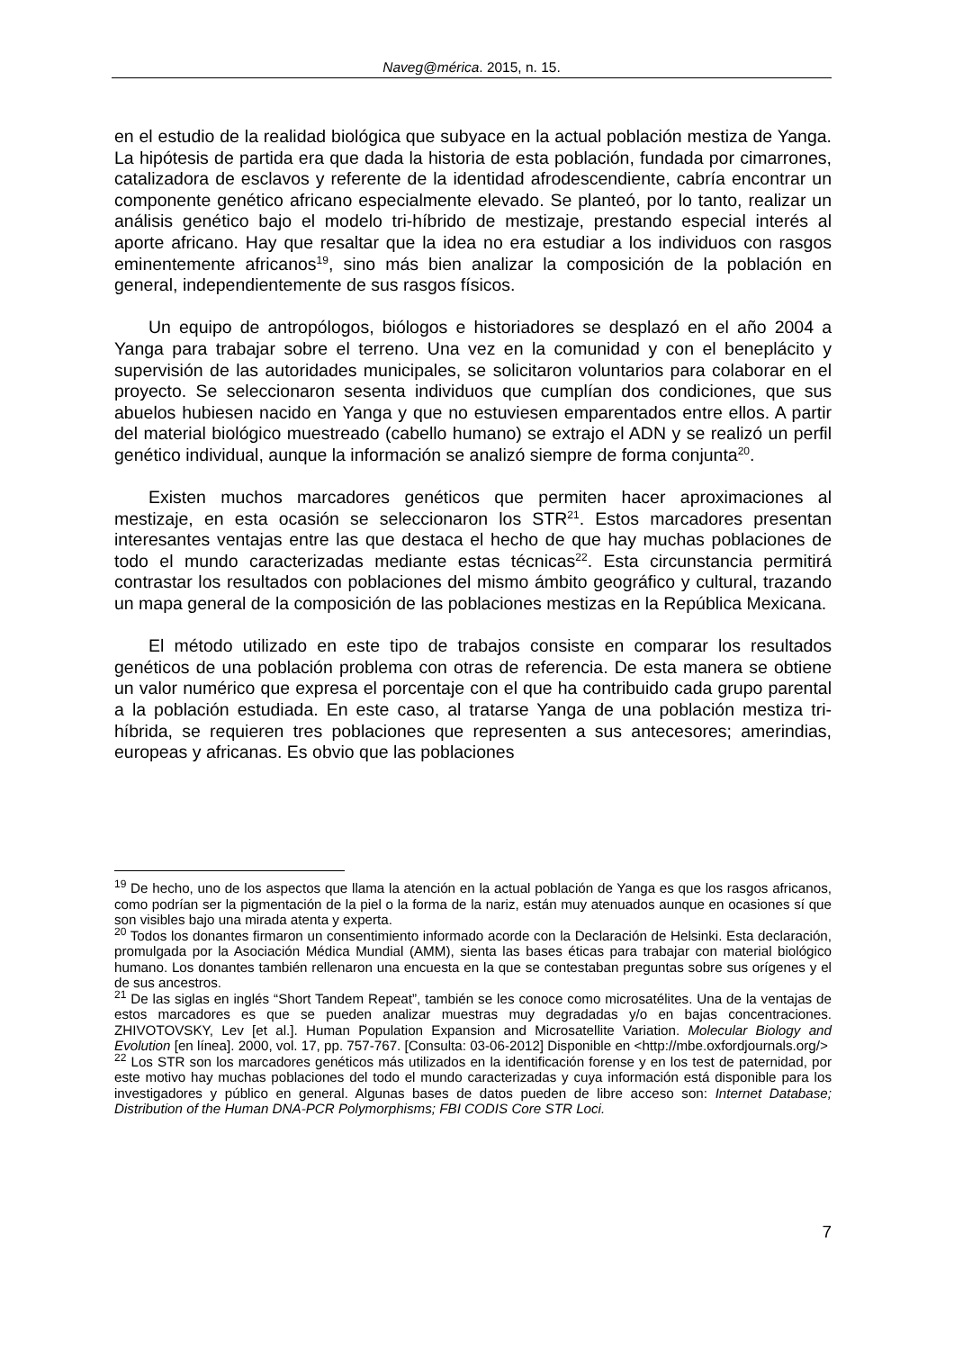Naveg@mérica. 2015, n. 15.
en el estudio de la realidad biológica que subyace en la actual población mestiza de Yanga. La hipótesis de partida era que dada la historia de esta población, fundada por cimarrones, catalizadora de esclavos y referente de la identidad afrodescendiente, cabría encontrar un componente genético africano especialmente elevado. Se planteó, por lo tanto, realizar un análisis genético bajo el modelo tri-híbrido de mestizaje, prestando especial interés al aporte africano. Hay que resaltar que la idea no era estudiar a los individuos con rasgos eminentemente africanos<sup>19</sup>, sino más bien analizar la composición de la población en general, independientemente de sus rasgos físicos.
Un equipo de antropólogos, biólogos e historiadores se desplazó en el año 2004 a Yanga para trabajar sobre el terreno. Una vez en la comunidad y con el beneplácito y supervisión de las autoridades municipales, se solicitaron voluntarios para colaborar en el proyecto. Se seleccionaron sesenta individuos que cumplían dos condiciones, que sus abuelos hubiesen nacido en Yanga y que no estuviesen emparentados entre ellos. A partir del material biológico muestreado (cabello humano) se extrajo el ADN y se realizó un perfil genético individual, aunque la información se analizó siempre de forma conjunta<sup>20</sup>.
Existen muchos marcadores genéticos que permiten hacer aproximaciones al mestizaje, en esta ocasión se seleccionaron los STR<sup>21</sup>. Estos marcadores presentan interesantes ventajas entre las que destaca el hecho de que hay muchas poblaciones de todo el mundo caracterizadas mediante estas técnicas<sup>22</sup>. Esta circunstancia permitirá contrastar los resultados con poblaciones del mismo ámbito geográfico y cultural, trazando un mapa general de la composición de las poblaciones mestizas en la República Mexicana.
El método utilizado en este tipo de trabajos consiste en comparar los resultados genéticos de una población problema con otras de referencia. De esta manera se obtiene un valor numérico que expresa el porcentaje con el que ha contribuido cada grupo parental a la población estudiada. En este caso, al tratarse Yanga de una población mestiza tri-híbrida, se requieren tres poblaciones que representen a sus antecesores; amerindias, europeas y africanas. Es obvio que las poblaciones
<sup>19</sup> De hecho, uno de los aspectos que llama la atención en la actual población de Yanga es que los rasgos africanos, como podrían ser la pigmentación de la piel o la forma de la nariz, están muy atenuados aunque en ocasiones sí que son visibles bajo una mirada atenta y experta.
<sup>20</sup> Todos los donantes firmaron un consentimiento informado acorde con la Declaración de Helsinki. Esta declaración, promulgada por la Asociación Médica Mundial (AMM), sienta las bases éticas para trabajar con material biológico humano. Los donantes también rellenaron una encuesta en la que se contestaban preguntas sobre sus orígenes y el de sus ancestros.
<sup>21</sup> De las siglas en inglés “Short Tandem Repeat”, también se les conoce como microsatélites. Una de la ventajas de estos marcadores es que se pueden analizar muestras muy degradadas y/o en bajas concentraciones. ZHIVOTOVSKY, Lev [et al.]. Human Population Expansion and Microsatellite Variation. Molecular Biology and Evolution [en línea]. 2000, vol. 17, pp. 757-767. [Consulta: 03-06-2012] Disponible en <http://mbe.oxfordjournals.org/>
<sup>22</sup> Los STR son los marcadores genéticos más utilizados en la identificación forense y en los test de paternidad, por este motivo hay muchas poblaciones del todo el mundo caracterizadas y cuya información está disponible para los investigadores y público en general. Algunas bases de datos pueden de libre acceso son: Internet Database; Distribution of the Human DNA-PCR Polymorphisms; FBI CODIS Core STR Loci.
7